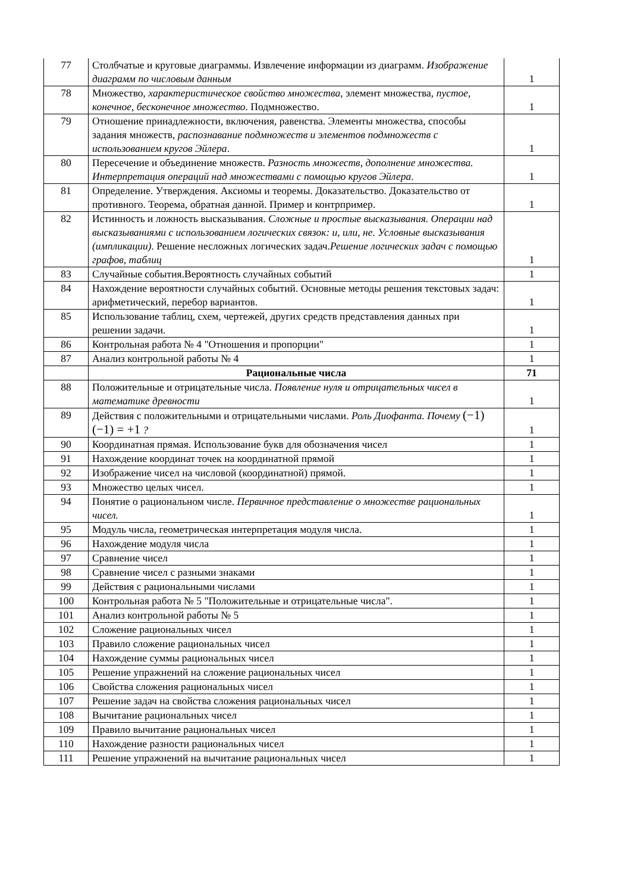| 77 | Столбчатые и круговые диаграммы. Извлечение информации из диаграмм. Изображение диаграмм по числовым данным | 1 |
| 78 | Множество, характеристическое свойство множества , элемент множества, пустое, конечное, бесконечное множество . Подмножество. | 1 |
| 79 | Отношение принадлежности, включения, равенства. Элементы множества, способы задания множеств, распознавание подмножеств и элементов подмножеств с использованием кругов Эйлера . | 1 |
| 80 | Пересечение и объединение множеств. Разность множеств, дополнение множества. Интерпретация операций над множествами с помощью кругов Эйлера . | 1 |
| 81 | Определение. Утверждения. Аксиомы и теоремы. Доказательство. Доказательство от противного. Теорема, обратная данной. Пример и контрпример. | 1 |
| 82 | Истинность и ложность высказывания. Сложные и простые высказывания. Операции над высказываниями с использованием логических связок: и, или, не. Условные высказывания (импликации) . Решение несложных логических задач. Решение логических задач с помощью графов, таблиц | 1 |
| 83 | Случайные события.Вероятность случайных событий | 1 |
| 84 | Нахождение вероятности случайных событий. Основные методы решения текстовых задач: арифметический, перебор вариантов. | 1 |
| 85 | Использование таблиц, схем, чертежей, других средств представления данных при решении задачи. | 1 |
| 86 | Контрольная работа № 4 "Отношения и пропорции" | 1 |
| 87 | Анализ контрольной работы № 4 | 1 |
| | Рациональные числа | 71 |
| 88 | Положительные и отрицательные числа. Появление нуля и отрицательных чисел в математике древности | 1 |
| 89 | Действия с положительными и отрицательными числами. Роль Диофанта. Почему (−1)(−1) = +1 ? | 1 |
| 90 | Координатная прямая. Использование букв для обозначения чисел | 1 |
| 91 | Нахождение координат точек на координатной прямой | 1 |
| 92 | Изображение чисел на числовой (координатной) прямой. | 1 |
| 93 | Множество целых чисел. | 1 |
| 94 | Понятие о рациональном числе. Первичное представление о множестве рациональных чисел. | 1 |
| 95 | Модуль числа, геометрическая интерпретация модуля числа. | 1 |
| 96 | Нахождение модуля числа | 1 |
| 97 | Сравнение чисел | 1 |
| 98 | Сравнение чисел с разными знаками | 1 |
| 99 | Действия с рациональными числами | 1 |
| 100 | Контрольная работа № 5 "Положительные и отрицательные числа". | 1 |
| 101 | Анализ контрольной работы № 5 | 1 |
| 102 | Сложение рациональных чисел | 1 |
| 103 | Правило сложение рациональных чисел | 1 |
| 104 | Нахождение суммы рациональных чисел | 1 |
| 105 | Решение упражнений на сложение рациональных чисел | 1 |
| 106 | Свойства сложения рациональных чисел | 1 |
| 107 | Решение задач на свойства сложения рациональных чисел | 1 |
| 108 | Вычитание рациональных чисел | 1 |
| 109 | Правило вычитание рациональных чисел | 1 |
| 110 | Нахождение разности рациональных чисел | 1 |
| 111 | Решение упражнений на вычитание рациональных чисел | 1 |